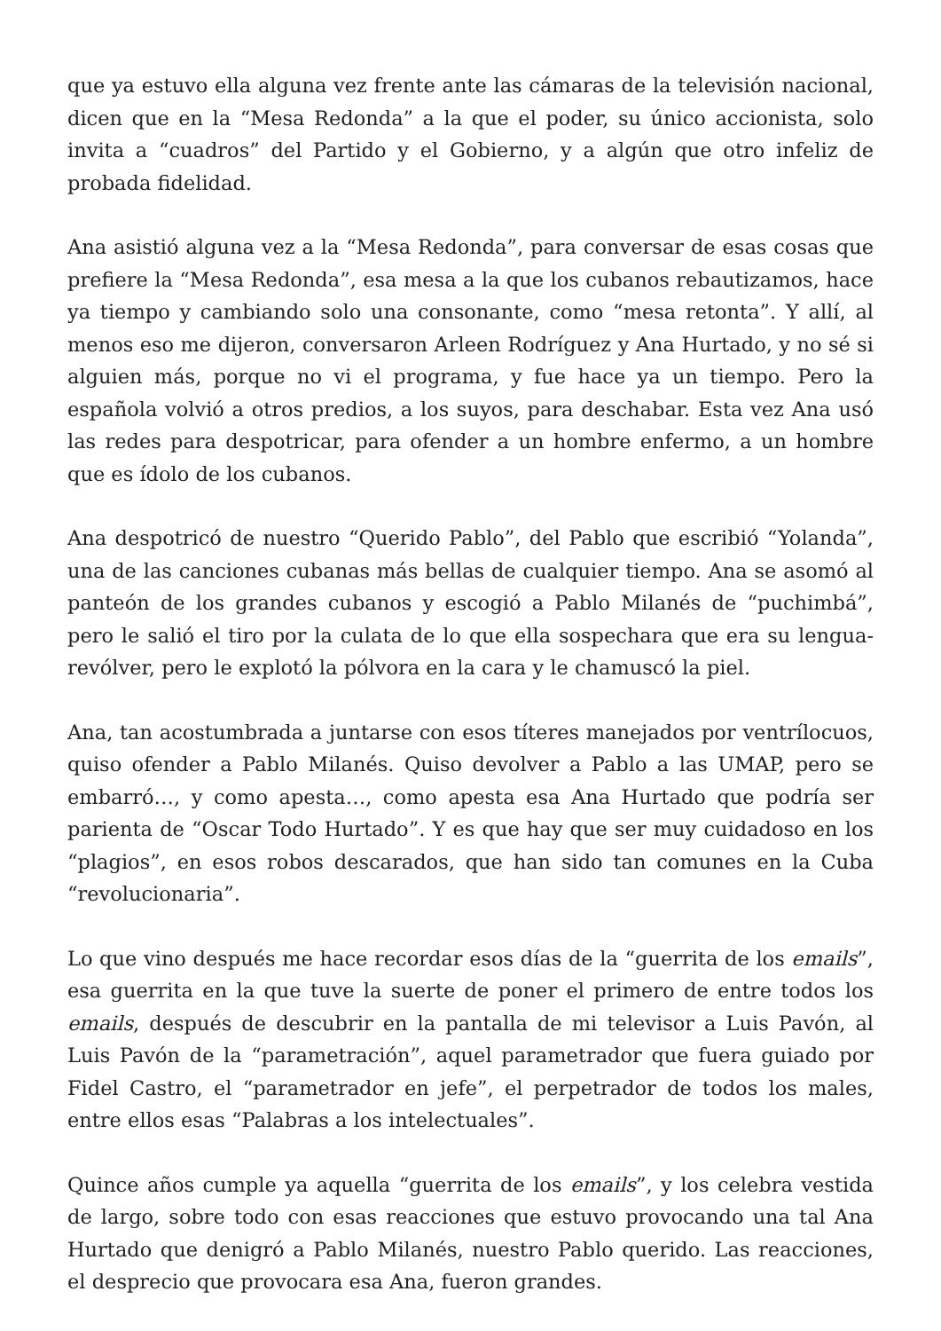que ya estuvo ella alguna vez frente ante las cámaras de la televisión nacional, dicen que en la “Mesa Redonda” a la que el poder, su único accionista, solo invita a “cuadros” del Partido y el Gobierno, y a algún que otro infeliz de probada fidelidad.
Ana asistió alguna vez a la “Mesa Redonda”, para conversar de esas cosas que prefiere la “Mesa Redonda”, esa mesa a la que los cubanos rebautizamos, hace ya tiempo y cambiando solo una consonante, como “mesa retonta”. Y allí, al menos eso me dijeron, conversaron Arleen Rodríguez y Ana Hurtado, y no sé si alguien más, porque no vi el programa, y fue hace ya un tiempo. Pero la española volvió a otros predios, a los suyos, para deschabar. Esta vez Ana usó las redes para despotricar, para ofender a un hombre enfermo, a un hombre que es ídolo de los cubanos.
Ana despotricó de nuestro “Querido Pablo”, del Pablo que escribió “Yolanda”, una de las canciones cubanas más bellas de cualquier tiempo. Ana se asomó al panteón de los grandes cubanos y escogió a Pablo Milanés de “puchimbá”, pero le salió el tiro por la culata de lo que ella sospechara que era su lengua-revólver, pero le explotó la pólvora en la cara y le chamuscó la piel.
Ana, tan acostumbrada a juntarse con esos títeres manejados por ventrílocuos, quiso ofender a Pablo Milanés. Quiso devolver a Pablo a las UMAP, pero se embarró…, y como apesta…, como apesta esa Ana Hurtado que podría ser parienta de “Oscar Todo Hurtado”. Y es que hay que ser muy cuidadoso en los “plagios”, en esos robos descarados, que han sido tan comunes en la Cuba “revolucionaria”.
Lo que vino después me hace recordar esos días de la “guerrita de los emails”, esa guerrita en la que tuve la suerte de poner el primero de entre todos los emails, después de descubrir en la pantalla de mi televisor a Luis Pavón, al Luis Pavón de la “parametración”, aquel parametrador que fuera guiado por Fidel Castro, el “parametrador en jefe”, el perpetrador de todos los males, entre ellos esas “Palabras a los intelectuales”.
Quince años cumple ya aquella “guerrita de los emails”, y los celebra vestida de largo, sobre todo con esas reacciones que estuvo provocando una tal Ana Hurtado que denigró a Pablo Milanés, nuestro Pablo querido. Las reacciones, el desprecio que provocara esa Ana, fueron grandes.